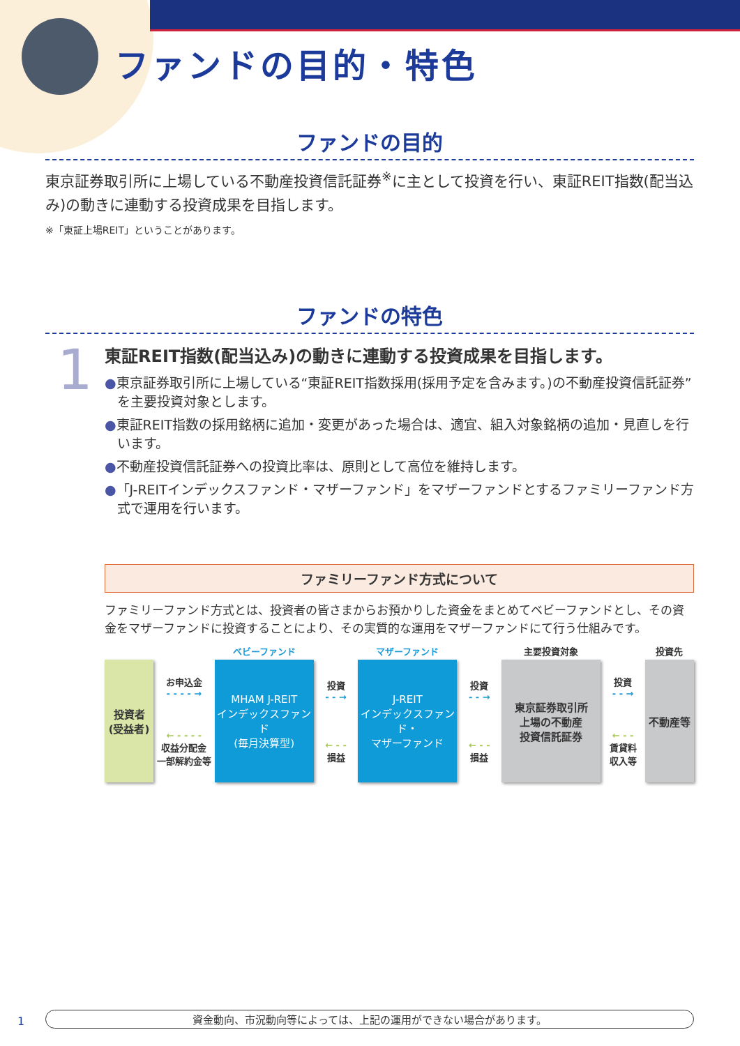ファンドの目的・特色
ファンドの目的
東京証券取引所に上場している不動産投資信託証券<sup>※</sup>に主として投資を行い、東証REIT指数(配当込み)の動きに連動する投資成果を目指します。
※「東証上場REIT」ということがあります。
ファンドの特色
1
東証REIT指数(配当込み)の動きに連動する投資成果を目指します。
●東京証券取引所に上場している“東証REIT指数採用(採用予定を含みます。)の不動産投資信託証券”を主要投資対象とします。
●東証REIT指数の採用銘柄に追加・変更があった場合は、適宜、組入対象銘柄の追加・見直しを行います。
●不動産投資信託証券への投資比率は、原則として高位を維持します。
●「J-REITインデックスファンド・マザーファンド」をマザーファンドとするファミリーファンド方式で運用を行います。
ファミリーファンド方式について
ファミリーファンド方式とは、投資者の皆さまからお預かりした資金をまとめてベビーファンドとし、その資金をマザーファンドに投資することにより、その実質的な運用をマザーファンドにて行う仕組みです。
投資者
(受益者)
お申込金
- - - - →
← - - - -
収益分配金
一部解約金等
ベビーファンド
MHAM J-REIT
インデックスファンド
(毎月決算型)
投資
- - →
← - -
損益
マザーファンド
J-REIT
インデックスファンド・
マザーファンド
投資
- - →
← - -
損益
主要投資対象
東京証券取引所
上場の不動産
投資信託証券
投資
- - →
← - -
賃貸料
収入等
投資先
不動産等
1 資金動向、市況動向等によっては、上記の運用ができない場合があります。